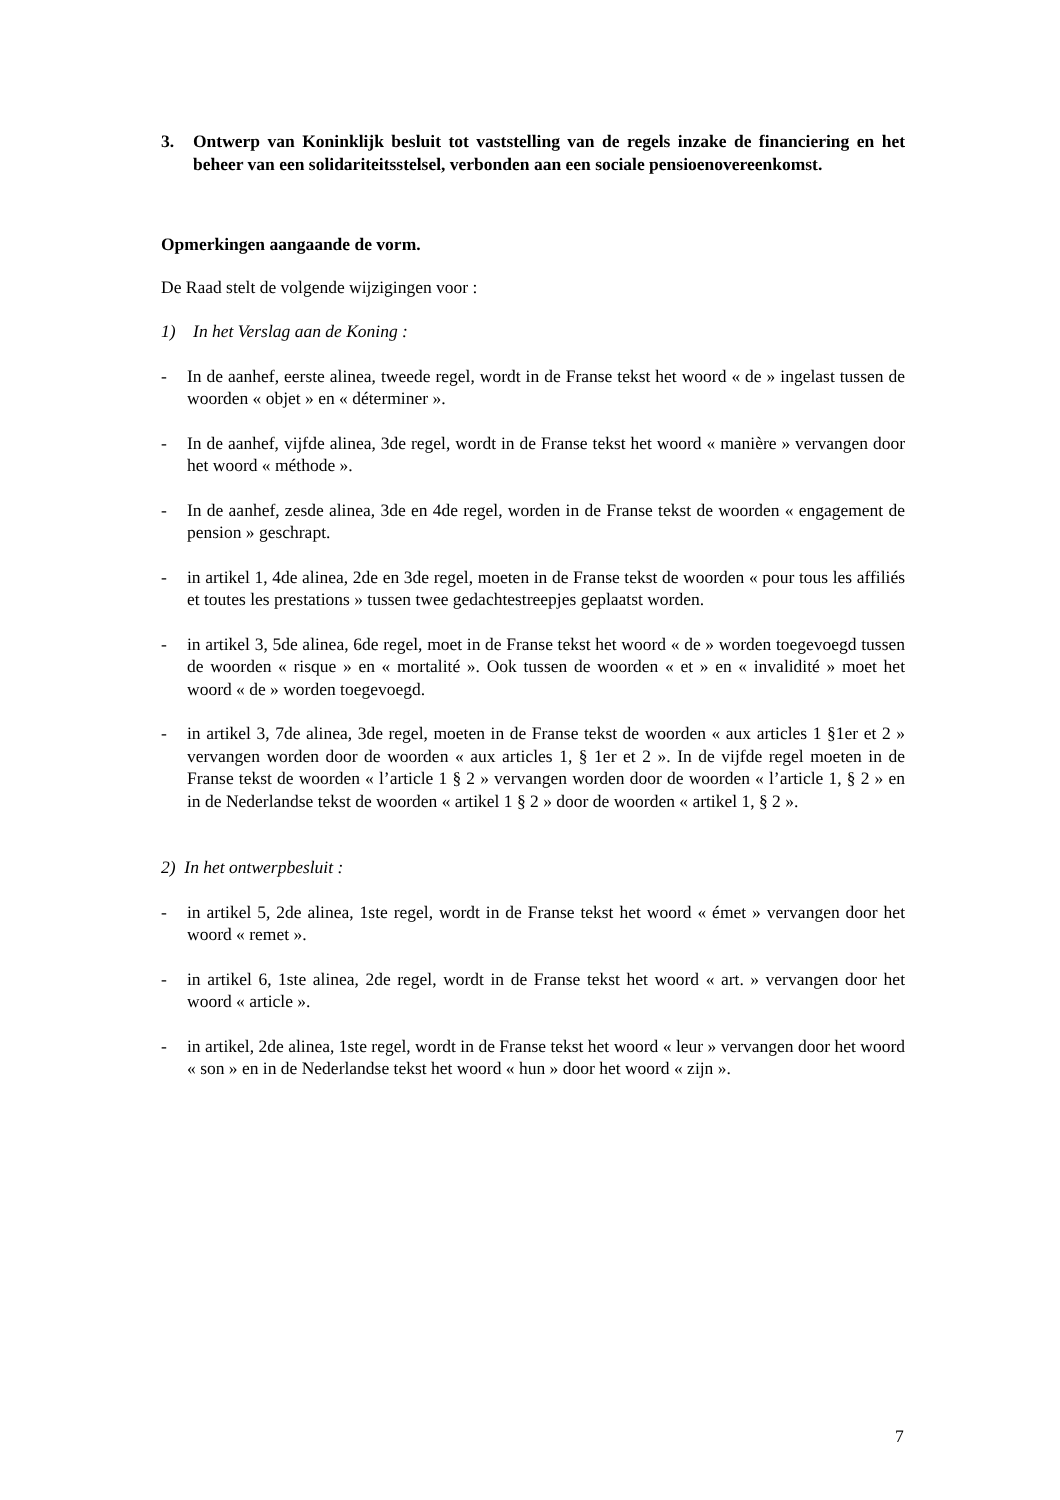3. Ontwerp van Koninklijk besluit tot vaststelling van de regels inzake de financiering en het beheer van een solidariteitsstelsel, verbonden aan een sociale pensioenovereenkomst.
Opmerkingen aangaande de vorm.
De Raad stelt de volgende wijzigingen voor :
1) In het Verslag aan de Koning :
- In de aanhef, eerste alinea, tweede regel, wordt in de Franse tekst het woord « de » ingelast tussen de woorden « objet » en « déterminer ».
- In de aanhef, vijfde alinea, 3de regel, wordt in de Franse tekst het woord « manière » vervangen door het woord « méthode ».
- In de aanhef, zesde alinea, 3de en 4de regel, worden in de Franse tekst de woorden « engagement de pension » geschrapt.
- in artikel 1, 4de alinea, 2de en 3de regel, moeten in de Franse tekst de woorden « pour tous les affiliés et toutes les prestations » tussen twee gedachtestreepjes geplaatst worden.
- in artikel 3, 5de alinea, 6de regel, moet in de Franse tekst het woord « de » worden toegevoegd tussen de woorden « risque » en « mortalité ». Ook tussen de woorden « et » en « invalidité » moet het woord « de » worden toegevoegd.
- in artikel 3, 7de alinea, 3de regel, moeten in de Franse tekst de woorden « aux articles 1 §1er et 2 » vervangen worden door de woorden « aux articles 1, § 1er et 2 ». In de vijfde regel moeten in de Franse tekst de woorden « l’article 1 § 2 » vervangen worden door de woorden « l’article 1, § 2 » en in de Nederlandse tekst de woorden « artikel 1 § 2 » door de woorden « artikel 1, § 2 ».
2) In het ontwerpbesluit :
- in artikel 5, 2de alinea, 1ste regel, wordt in de Franse tekst het woord « émet » vervangen door het woord « remet ».
- in artikel 6, 1ste alinea, 2de regel, wordt in de Franse tekst het woord « art. » vervangen door het woord « article ».
- in artikel, 2de alinea, 1ste regel, wordt in de Franse tekst het woord « leur » vervangen door het woord « son » en in de Nederlandse tekst het woord « hun » door het woord « zijn ».
7